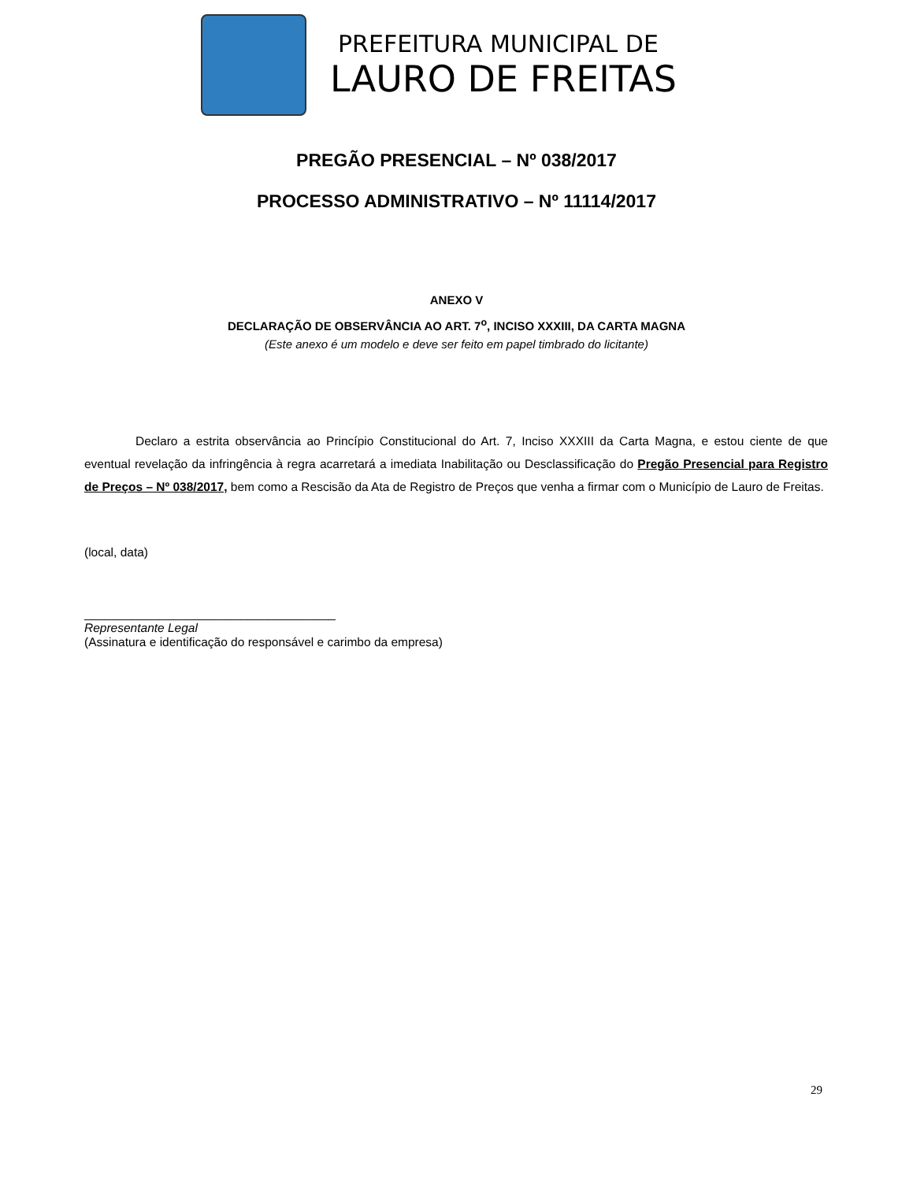PREFEITURA MUNICIPAL DE
LAURO DE FREITAS
PREGÃO PRESENCIAL – Nº 038/2017
PROCESSO ADMINISTRATIVO – Nº 11114/2017
ANEXO V
DECLARAÇÃO DE OBSERVÂNCIA AO ART. 7<sup>o</sup>, INCISO XXXIII, DA CARTA MAGNA
(Este anexo é um modelo e deve ser feito em papel timbrado do licitante)
Declaro a estrita observância ao Princípio Constitucional do Art. 7, Inciso XXXIII da Carta Magna, e estou ciente de que eventual revelação da infringência à regra acarretará a imediata Inabilitação ou Desclassificação do Pregão Presencial para Registro de Preços – Nº 038/2017, bem como a Rescisão da Ata de Registro de Preços que venha a firmar com o Município de Lauro de Freitas.
(local, data)
_____________________________________
Representante Legal
(Assinatura e identificação do responsável e carimbo da empresa)
29